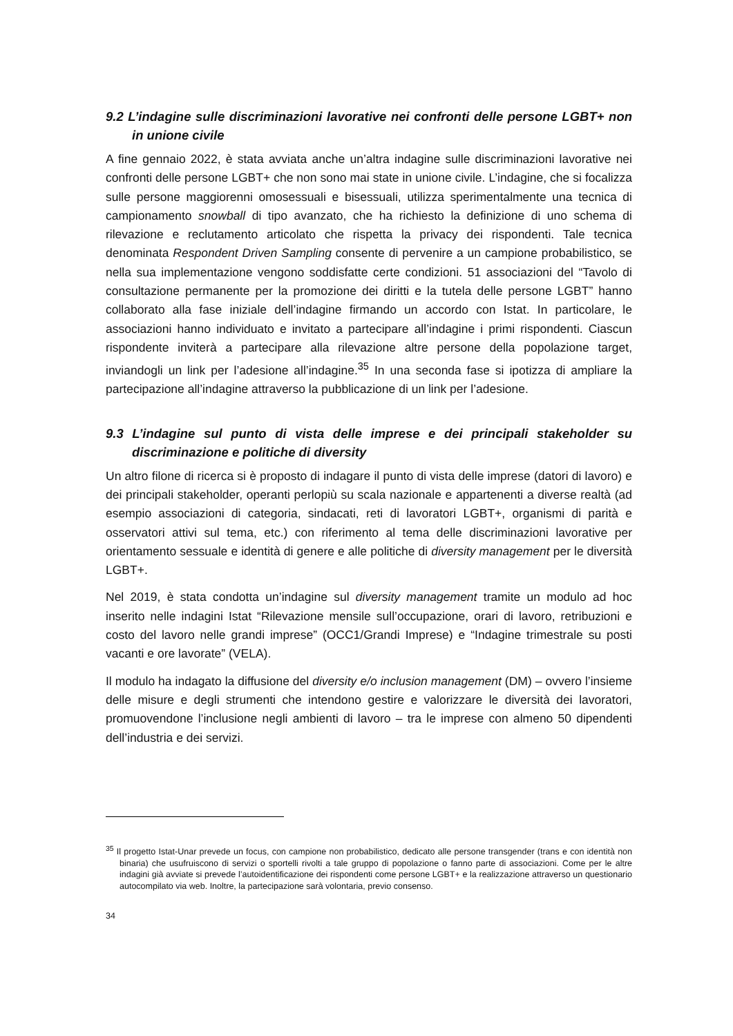9.2 L’indagine sulle discriminazioni lavorative nei confronti delle persone LGBT+ non in unione civile
A fine gennaio 2022, è stata avviata anche un’altra indagine sulle discriminazioni lavorative nei confronti delle persone LGBT+ che non sono mai state in unione civile. L’indagine, che si focalizza sulle persone maggiorenni omosessuali e bisessuali, utilizza sperimentalmente una tecnica di campionamento snowball di tipo avanzato, che ha richiesto la definizione di uno schema di rilevazione e reclutamento articolato che rispetta la privacy dei rispondenti. Tale tecnica denominata Respondent Driven Sampling consente di pervenire a un campione probabilistico, se nella sua implementazione vengono soddisfatte certe condizioni. 51 associazioni del “Tavolo di consultazione permanente per la promozione dei diritti e la tutela delle persone LGBT” hanno collaborato alla fase iniziale dell’indagine firmando un accordo con Istat. In particolare, le associazioni hanno individuato e invitato a partecipare all’indagine i primi rispondenti. Ciascun rispondente inviterà a partecipare alla rilevazione altre persone della popolazione target, inviandogli un link per l’adesione all’indagine.<sup>35</sup> In una seconda fase si ipotizza di ampliare la partecipazione all’indagine attraverso la pubblicazione di un link per l’adesione.
9.3 L’indagine sul punto di vista delle imprese e dei principali stakeholder su discriminazione e politiche di diversity
Un altro filone di ricerca si è proposto di indagare il punto di vista delle imprese (datori di lavoro) e dei principali stakeholder, operanti perlopiù su scala nazionale e appartenenti a diverse realtà (ad esempio associazioni di categoria, sindacati, reti di lavoratori LGBT+, organismi di parità e osservatori attivi sul tema, etc.) con riferimento al tema delle discriminazioni lavorative per orientamento sessuale e identità di genere e alle politiche di diversity management per le diversità LGBT+.
Nel 2019, è stata condotta un’indagine sul diversity management tramite un modulo ad hoc inserito nelle indagini Istat “Rilevazione mensile sull’occupazione, orari di lavoro, retribuzioni e costo del lavoro nelle grandi imprese” (OCC1/Grandi Imprese) e “Indagine trimestrale su posti vacanti e ore lavorate” (VELA).
Il modulo ha indagato la diffusione del diversity e/o inclusion management (DM) – ovvero l’insieme delle misure e degli strumenti che intendono gestire e valorizzare le diversità dei lavoratori, promuovendone l’inclusione negli ambienti di lavoro – tra le imprese con almeno 50 dipendenti dell’industria e dei servizi.
<sup>35</sup> Il progetto Istat-Unar prevede un focus, con campione non probabilistico, dedicato alle persone transgender (trans e con identità non binaria) che usufruiscono di servizi o sportelli rivolti a tale gruppo di popolazione o fanno parte di associazioni. Come per le altre indagini già avviate si prevede l’autoidentificazione dei rispondenti come persone LGBT+ e la realizzazione attraverso un questionario autocompilato via web. Inoltre, la partecipazione sarà volontaria, previo consenso.
34